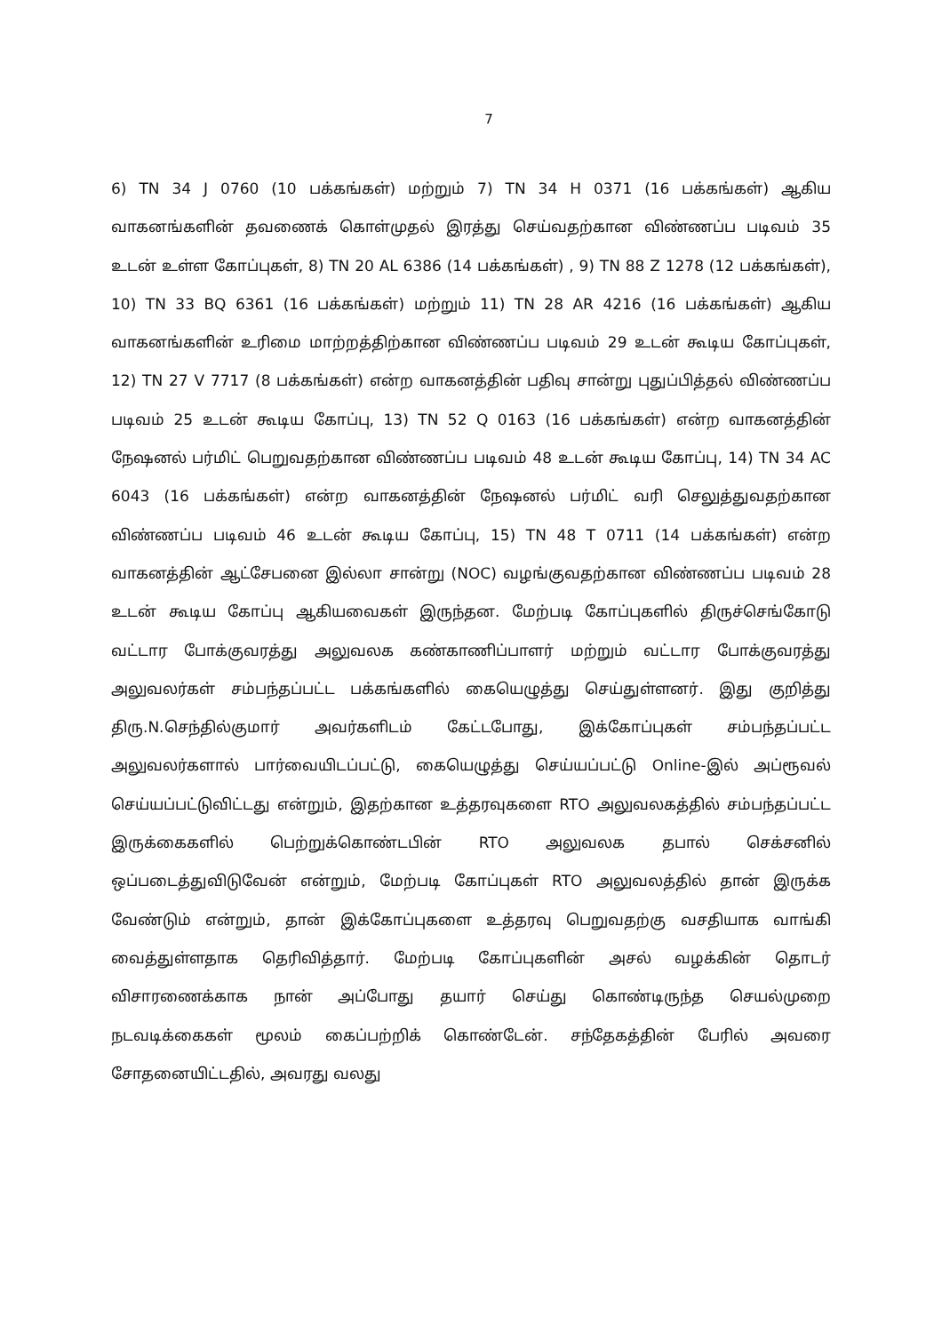7
6) TN 34 J 0760 (10 பக்கங்கள்) மற்றும் 7) TN 34 H 0371 (16 பக்கங்கள்) ஆகிய வாகனங்களின் தவணைக் கொள்முதல் இரத்து செய்வதற்கான விண்ணப்ப படிவம் 35 உடன் உள்ள கோப்புகள், 8) TN 20 AL 6386 (14 பக்கங்கள்) , 9) TN 88 Z 1278 (12 பக்கங்கள்), 10) TN 33 BQ 6361 (16 பக்கங்கள்) மற்றும் 11) TN 28 AR 4216 (16 பக்கங்கள்) ஆகிய வாகனங்களின் உரிமை மாற்றத்திற்கான விண்ணப்ப படிவம் 29 உடன் கூடிய கோப்புகள், 12) TN 27 V 7717 (8 பக்கங்கள்) என்ற வாகனத்தின் பதிவு சான்று புதுப்பித்தல் விண்ணப்ப படிவம் 25 உடன் கூடிய கோப்பு, 13) TN 52 Q 0163 (16 பக்கங்கள்) என்ற வாகனத்தின் நேஷனல் பர்மிட் பெறுவதற்கான விண்ணப்ப படிவம் 48 உடன் கூடிய கோப்பு, 14) TN 34 AC 6043 (16 பக்கங்கள்) என்ற வாகனத்தின் நேஷனல் பர்மிட் வரி செலுத்துவதற்கான விண்ணப்ப படிவம் 46 உடன் கூடிய கோப்பு, 15) TN 48 T 0711 (14 பக்கங்கள்) என்ற வாகனத்தின் ஆட்சேபனை இல்லா சான்று (NOC) வழங்குவதற்கான விண்ணப்ப படிவம் 28 உடன் கூடிய கோப்பு ஆகியவைகள் இருந்தன. மேற்படி கோப்புகளில் திருச்செங்கோடு வட்டார போக்குவரத்து அலுவலக கண்காணிப்பாளர் மற்றும் வட்டார போக்குவரத்து அலுவலர்கள் சம்பந்தப்பட்ட பக்கங்களில் கையெழுத்து செய்துள்ளனர். இது குறித்து திரு.N.செந்தில்குமார் அவர்களிடம் கேட்டபோது, இக்கோப்புகள் சம்பந்தப்பட்ட அலுவலர்களால் பார்வையிடப்பட்டு, கையெழுத்து செய்யப்பட்டு Online-இல் அப்ரூவல் செய்யப்பட்டுவிட்டது என்றும், இதற்கான உத்தரவுகளை RTO அலுவலகத்தில் சம்பந்தப்பட்ட இருக்கைகளில் பெற்றுக்கொண்டபின் RTO அலுவலக தபால் செக்சனில் ஒப்படைத்துவிடுவேன் என்றும், மேற்படி கோப்புகள் RTO அலுவலத்தில் தான் இருக்க வேண்டும் என்றும், தான் இக்கோப்புகளை உத்தரவு பெறுவதற்கு வசதியாக வாங்கி வைத்துள்ளதாக தெரிவித்தார். மேற்படி கோப்புகளின் அசல் வழக்கின் தொடர் விசாரணைக்காக நான் அப்போது தயார் செய்து கொண்டிருந்த செயல்முறை நடவடிக்கைகள் மூலம் கைப்பற்றிக் கொண்டேன். சந்தேகத்தின் பேரில் அவரை சோதனையிட்டதில், அவரது வலது